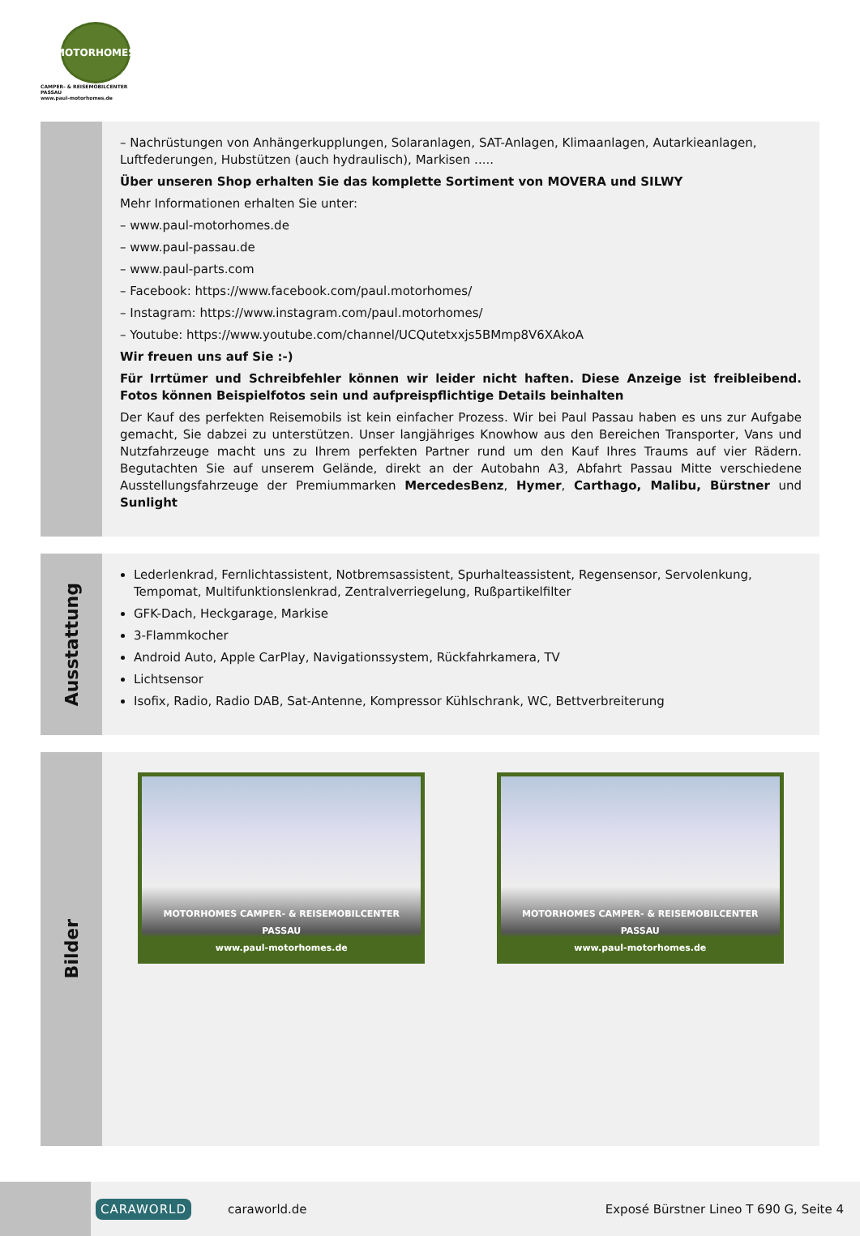MOTORHOMES
CAMPER- & REISEMOBILCENTER PASSAU
www.paul-motorhomes.de
– Nachrüstungen von Anhängerkupplungen, Solaranlagen, SAT-Anlagen, Klimaanlagen, Autarkieanlagen, Luftfederungen, Hubstützen (auch hydraulisch), Markisen .....
Über unseren Shop erhalten Sie das komplette Sortiment von MOVERA und SILWY
Mehr Informationen erhalten Sie unter:
– www.paul-motorhomes.de
– www.paul-passau.de
– www.paul-parts.com
– Facebook: https://www.facebook.com/paul.motorhomes/
– Instagram: https://www.instagram.com/paul.motorhomes/
– Youtube: https://www.youtube.com/channel/UCQutetxxjs5BMmp8V6XAkoA
Wir freuen uns auf Sie :-)
Für Irrtümer und Schreibfehler können wir leider nicht haften. Diese Anzeige ist freibleibend. Fotos können Beispielfotos sein und aufpreispflichtige Details beinhalten
Der Kauf des perfekten Reisemobils ist kein einfacher Prozess. Wir bei Paul Passau haben es uns zur Aufgabe gemacht, Sie dabzei zu unterstützen. Unser langjähriges Knowhow aus den Bereichen Transporter, Vans und Nutzfahrzeuge macht uns zu Ihrem perfekten Partner rund um den Kauf Ihres Traums auf vier Rädern. Begutachten Sie auf unserem Gelände, direkt an der Autobahn A3, Abfahrt Passau Mitte verschiedene Ausstellungsfahrzeuge der Premiummarken MercedesBenz, Hymer, Carthago, Malibu, Bürstner und Sunlight
Ausstattung
Lederlenkrad, Fernlichtassistent, Notbremsassistent, Spurhalteassistent, Regensensor, Servolenkung, Tempomat, Multifunktionslenkrad, Zentralverriegelung, Rußpartikelfilter
GFK-Dach, Heckgarage, Markise
3-Flammkocher
Android Auto, Apple CarPlay, Navigationssystem, Rückfahrkamera, TV
Lichtsensor
Isofix, Radio, Radio DAB, Sat-Antenne, Kompressor Kühlschrank, WC, Bettverbreiterung
Bilder
MOTORHOMES CAMPER- & REISEMOBILCENTER PASSAU
www.paul-motorhomes.de
MOTORHOMES CAMPER- & REISEMOBILCENTER PASSAU
www.paul-motorhomes.de
CARAWORLD
caraworld.de
Exposé Bürstner Lineo T 690 G, Seite 4